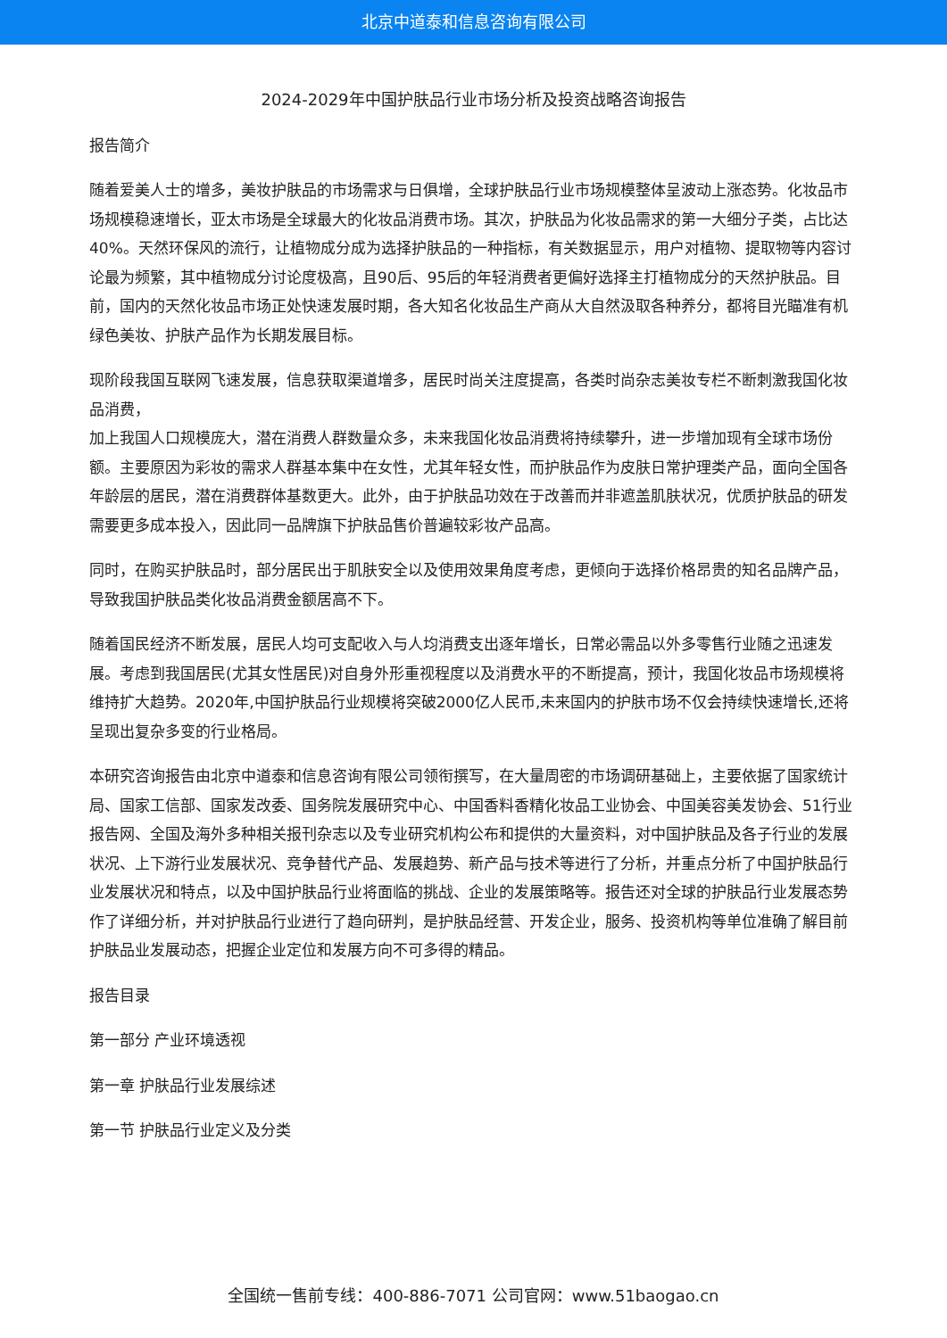北京中道泰和信息咨询有限公司
2024-2029年中国护肤品行业市场分析及投资战略咨询报告
报告简介
随着爱美人士的增多，美妆护肤品的市场需求与日俱增，全球护肤品行业市场规模整体呈波动上涨态势。化妆品市场规模稳速增长，亚太市场是全球最大的化妆品消费市场。其次，护肤品为化妆品需求的第一大细分子类，占比达40%。天然环保风的流行，让植物成分成为选择护肤品的一种指标，有关数据显示，用户对植物、提取物等内容讨论最为频繁，其中植物成分讨论度极高，且90后、95后的年轻消费者更偏好选择主打植物成分的天然护肤品。目前，国内的天然化妆品市场正处快速发展时期，各大知名化妆品生产商从大自然汲取各种养分，都将目光瞄准有机绿色美妆、护肤产品作为长期发展目标。
现阶段我国互联网飞速发展，信息获取渠道增多，居民时尚关注度提高，各类时尚杂志美妆专栏不断刺激我国化妆品消费，
加上我国人口规模庞大，潜在消费人群数量众多，未来我国化妆品消费将持续攀升，进一步增加现有全球市场份额。主要原因为彩妆的需求人群基本集中在女性，尤其年轻女性，而护肤品作为皮肤日常护理类产品，面向全国各年龄层的居民，潜在消费群体基数更大。此外，由于护肤品功效在于改善而并非遮盖肌肤状况，优质护肤品的研发需要更多成本投入，因此同一品牌旗下护肤品售价普遍较彩妆产品高。
同时，在购买护肤品时，部分居民出于肌肤安全以及使用效果角度考虑，更倾向于选择价格昂贵的知名品牌产品，导致我国护肤品类化妆品消费金额居高不下。
随着国民经济不断发展，居民人均可支配收入与人均消费支出逐年增长，日常必需品以外多零售行业随之迅速发展。考虑到我国居民(尤其女性居民)对自身外形重视程度以及消费水平的不断提高，预计，我国化妆品市场规模将维持扩大趋势。2020年,中国护肤品行业规模将突破2000亿人民币,未来国内的护肤市场不仅会持续快速增长,还将呈现出复杂多变的行业格局。
本研究咨询报告由北京中道泰和信息咨询有限公司领衔撰写，在大量周密的市场调研基础上，主要依据了国家统计局、国家工信部、国家发改委、国务院发展研究中心、中国香料香精化妆品工业协会、中国美容美发协会、51行业报告网、全国及海外多种相关报刊杂志以及专业研究机构公布和提供的大量资料，对中国护肤品及各子行业的发展状况、上下游行业发展状况、竞争替代产品、发展趋势、新产品与技术等进行了分析，并重点分析了中国护肤品行业发展状况和特点，以及中国护肤品行业将面临的挑战、企业的发展策略等。报告还对全球的护肤品行业发展态势作了详细分析，并对护肤品行业进行了趋向研判，是护肤品经营、开发企业，服务、投资机构等单位准确了解目前护肤品业发展动态，把握企业定位和发展方向不可多得的精品。
报告目录
第一部分 产业环境透视
第一章 护肤品行业发展综述
第一节 护肤品行业定义及分类
全国统一售前专线：400-886-7071 公司官网：www.51baogao.cn